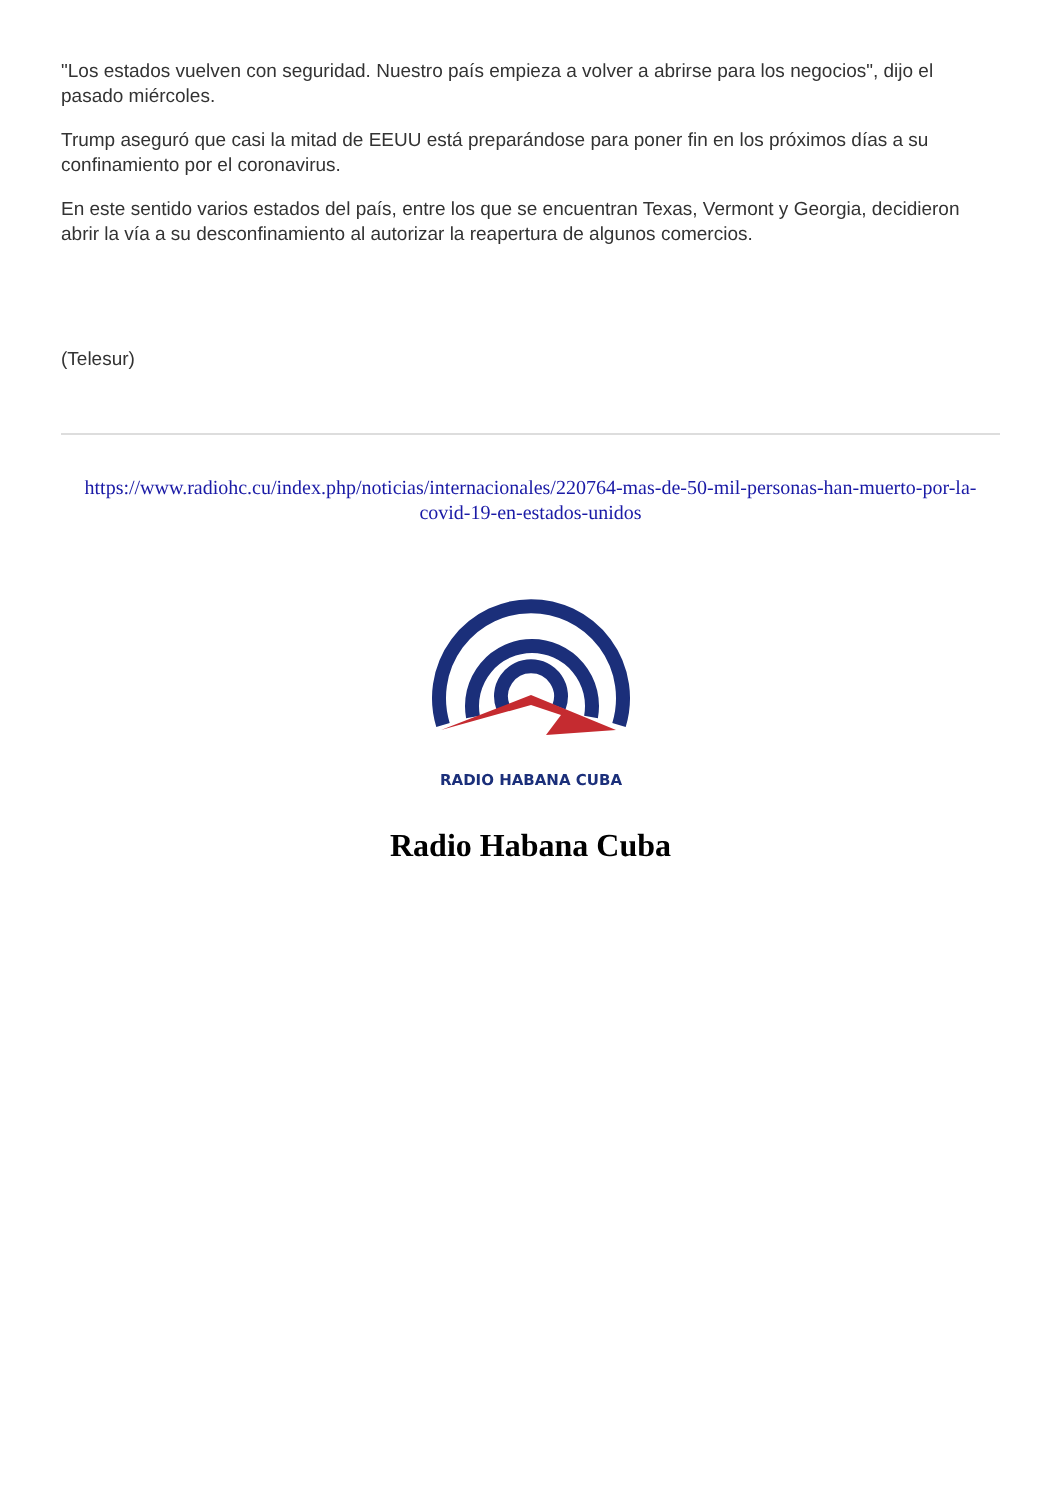"Los estados vuelven con seguridad. Nuestro país empieza a volver a abrirse para los negocios", dijo el pasado miércoles.
Trump aseguró que casi la mitad de EEUU está preparándose para poner fin en los próximos días a su confinamiento por el coronavirus.
En este sentido varios estados del país, entre los que se encuentran Texas, Vermont y Georgia, decidieron abrir la vía a su desconfinamiento al autorizar la reapertura de algunos comercios.
(Telesur)
https://www.radiohc.cu/index.php/noticias/internacionales/220764-mas-de-50-mil-personas-han-muerto-por-la-covid-19-en-estados-unidos
RADIO HABANA CUBA
Radio Habana Cuba